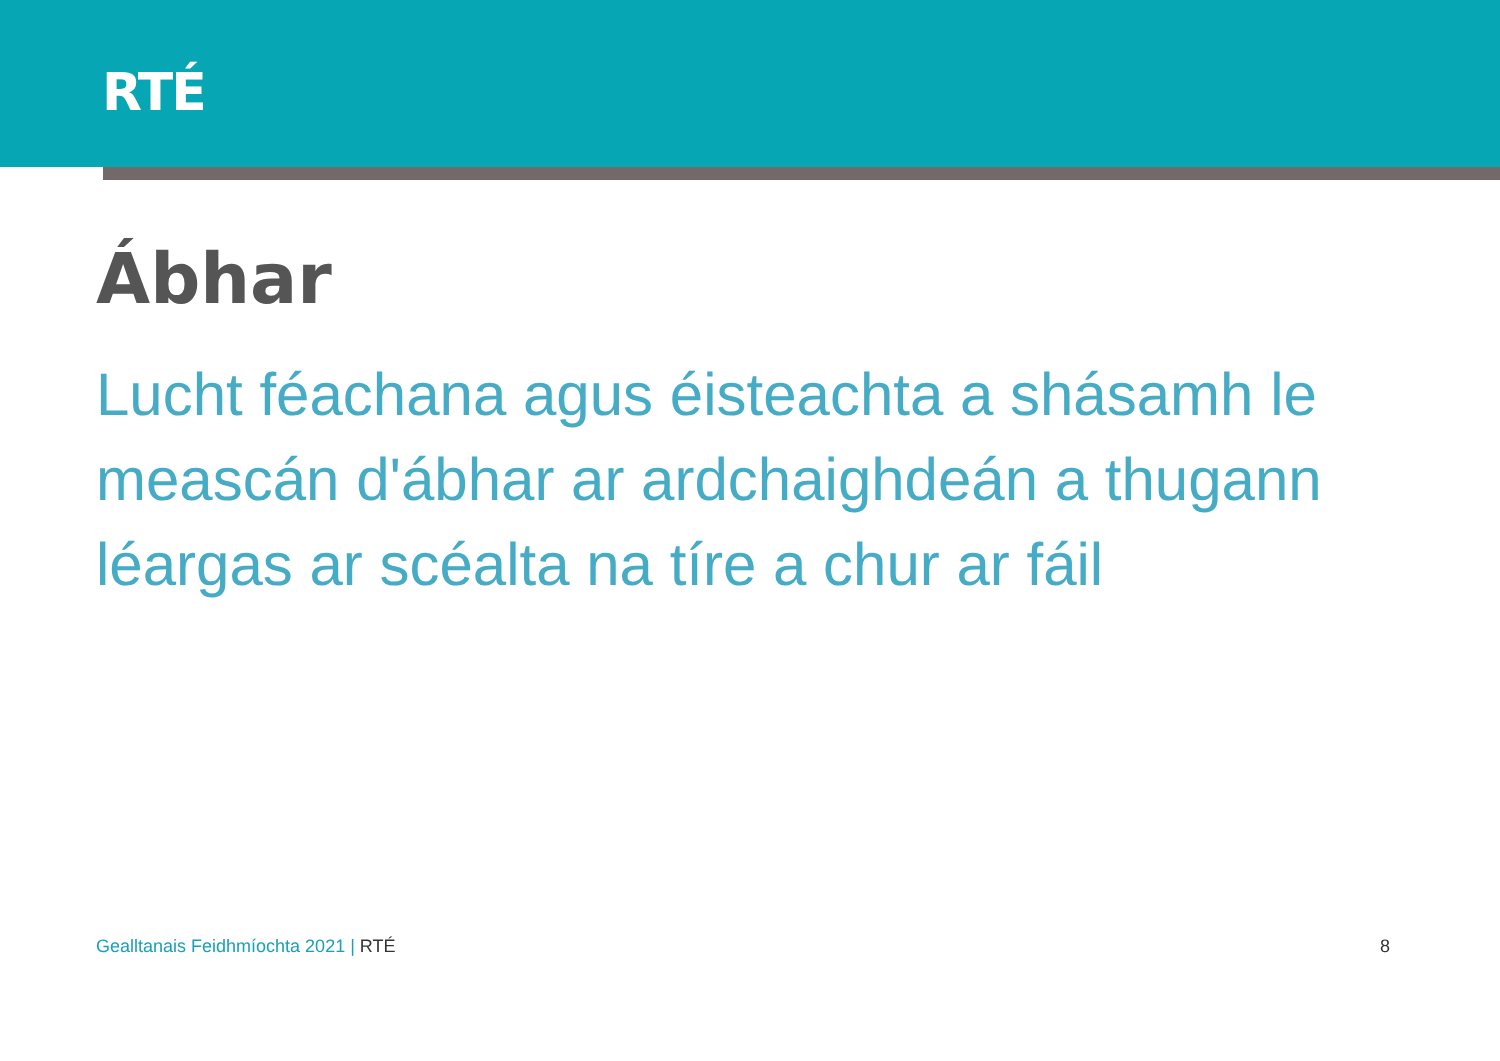RTÉ
Ábhar
Lucht féachana agus éisteachta a shásamh le meascán d'ábhar ar ardchaighdeán a thugann léargas ar scéalta na tíre a chur ar fáil
Gealltanais Feidhmíochta 2021 | RTÉ 8